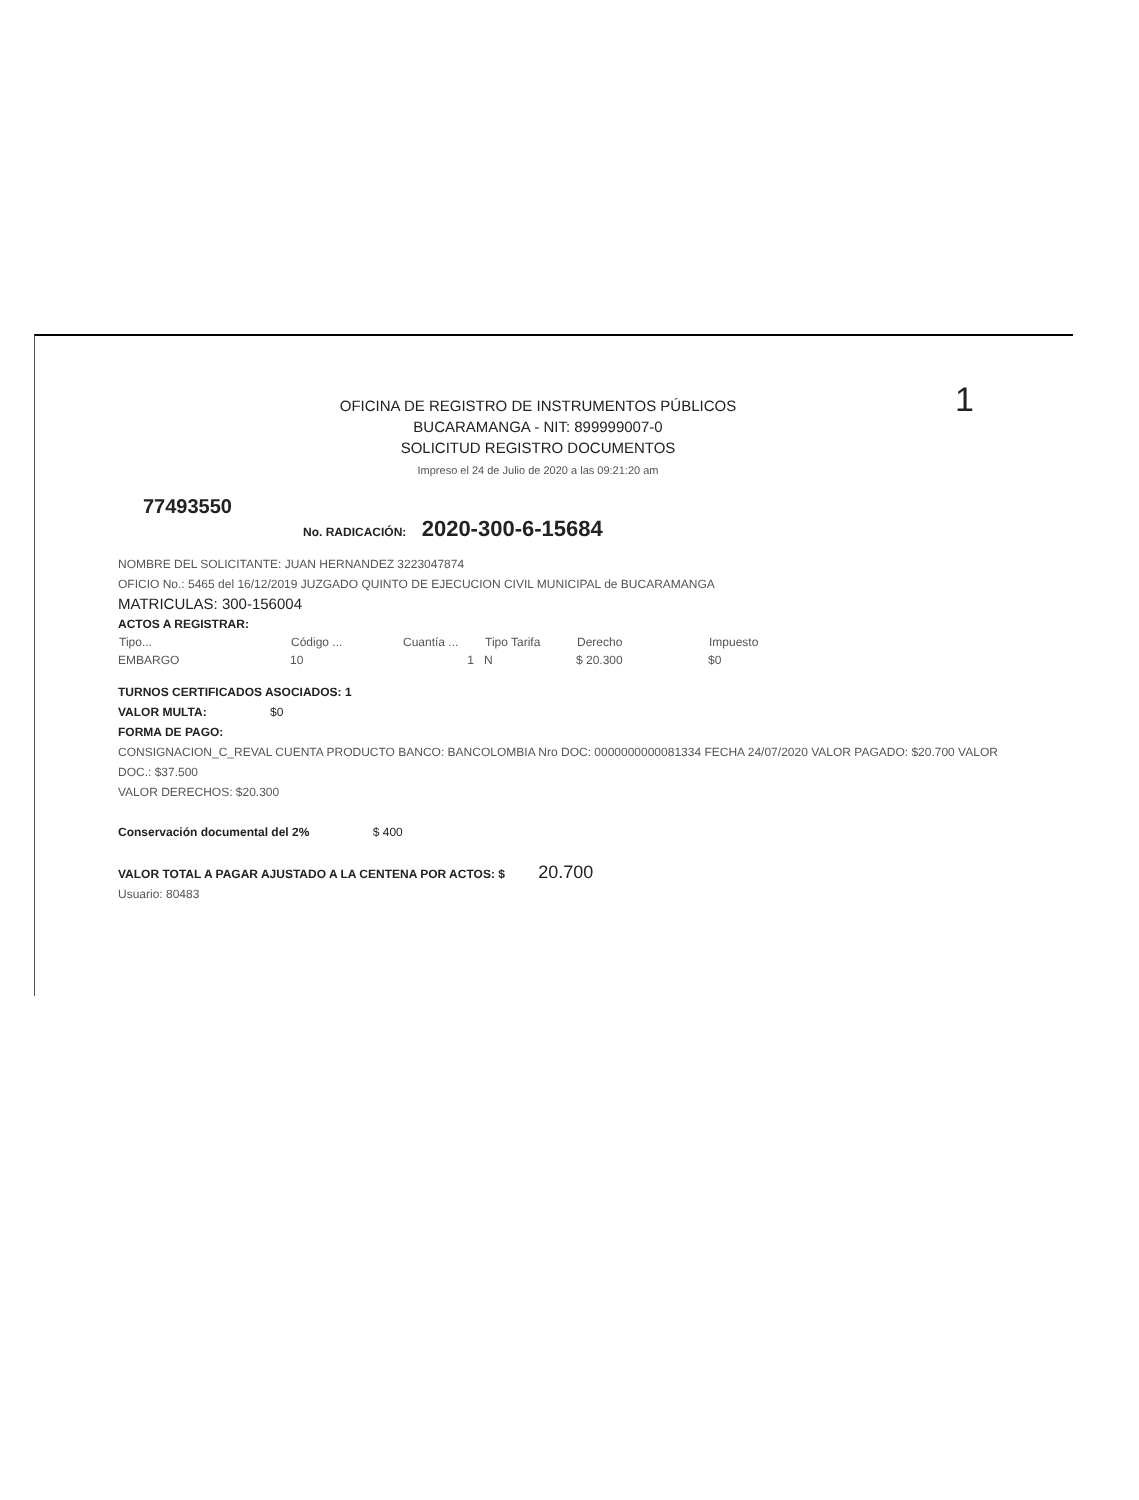1
OFICINA DE REGISTRO DE INSTRUMENTOS PÚBLICOS
BUCARAMANGA - NIT: 899999007-0
SOLICITUD REGISTRO DOCUMENTOS
Impreso el 24 de Julio de 2020 a las 09:21:20 am
77493550
No. RADICACIÓN: 2020-300-6-15684
NOMBRE DEL SOLICITANTE: JUAN HERNANDEZ 3223047874
OFICIO No.: 5465 del 16/12/2019 JUZGADO QUINTO DE EJECUCION CIVIL MUNICIPAL de BUCARAMANGA
MATRICULAS: 300-156004
ACTOS A REGISTRAR:
| Tipo... | Código ... | Cuantía ... | Tipo Tarifa | Derecho | Impuesto |
| --- | --- | --- | --- | --- | --- |
| EMBARGO | 10 | 1 | N | $ 20.300 | $0 |
TURNOS CERTIFICADOS ASOCIADOS: 1
VALOR MULTA: $0
FORMA DE PAGO:
CONSIGNACION_C_REVAL CUENTA PRODUCTO BANCO: BANCOLOMBIA Nro DOC: 0000000000081334 FECHA 24/07/2020 VALOR PAGADO: $20.700 VALOR DOC.: $37.500
VALOR DERECHOS: $20.300
Conservación documental del 2% $ 400
VALOR TOTAL A PAGAR AJUSTADO A LA CENTENA POR ACTOS: $ 20.700
Usuario: 80483